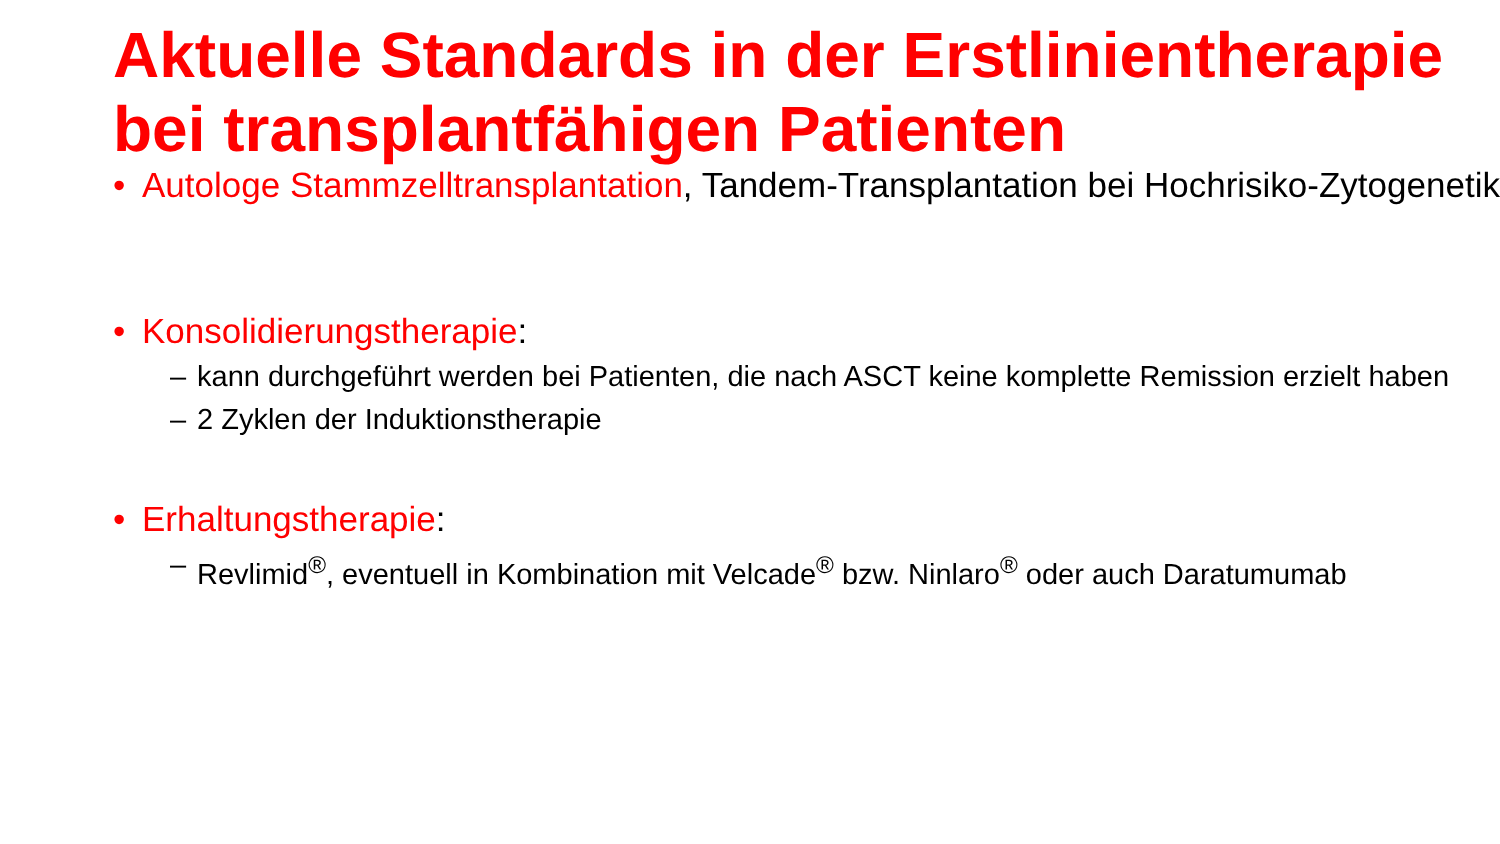Aktuelle Standards in der Erstlinientherapie bei transplantfähigen Patienten
• Autologe Stammzelltransplantation, Tandem-Transplantation bei Hochrisiko-Zytogenetik
• Konsolidierungstherapie:
– kann durchgeführt werden bei Patienten, die nach ASCT keine komplette Remission erzielt haben
– 2 Zyklen der Induktionstherapie
• Erhaltungstherapie:
– Revlimid<sup>®</sup>, eventuell in Kombination mit Velcade<sup>®</sup> bzw. Ninlaro<sup>®</sup> oder auch Daratumumab